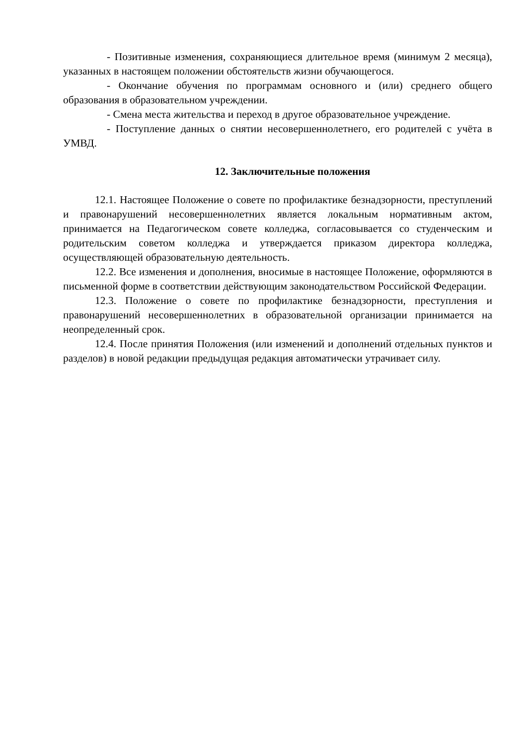- Позитивные изменения, сохраняющиеся длительное время (минимум 2 месяца), указанных в настоящем положении обстоятельств жизни обучающегося.
- Окончание обучения по программам основного и (или) среднего общего образования в образовательном учреждении.
- Смена места жительства и переход в другое образовательное учреждение.
- Поступление данных о снятии несовершеннолетнего, его родителей с учёта в УМВД.
12. Заключительные положения
12.1. Настоящее Положение о совете по профилактике безнадзорности, преступлений и правонарушений несовершеннолетних является локальным нормативным актом, принимается на Педагогическом совете колледжа, согласовывается со студенческим и родительским советом колледжа и утверждается приказом директора колледжа, осуществляющей образовательную деятельность.
12.2. Все изменения и дополнения, вносимые в настоящее Положение, оформляются в письменной форме в соответствии действующим законодательством Российской Федерации.
12.3. Положение о совете по профилактике безнадзорности, преступления и правонарушений несовершеннолетних в образовательной организации принимается на неопределенный срок.
12.4. После принятия Положения (или изменений и дополнений отдельных пунктов и разделов) в новой редакции предыдущая редакция автоматически утрачивает силу.